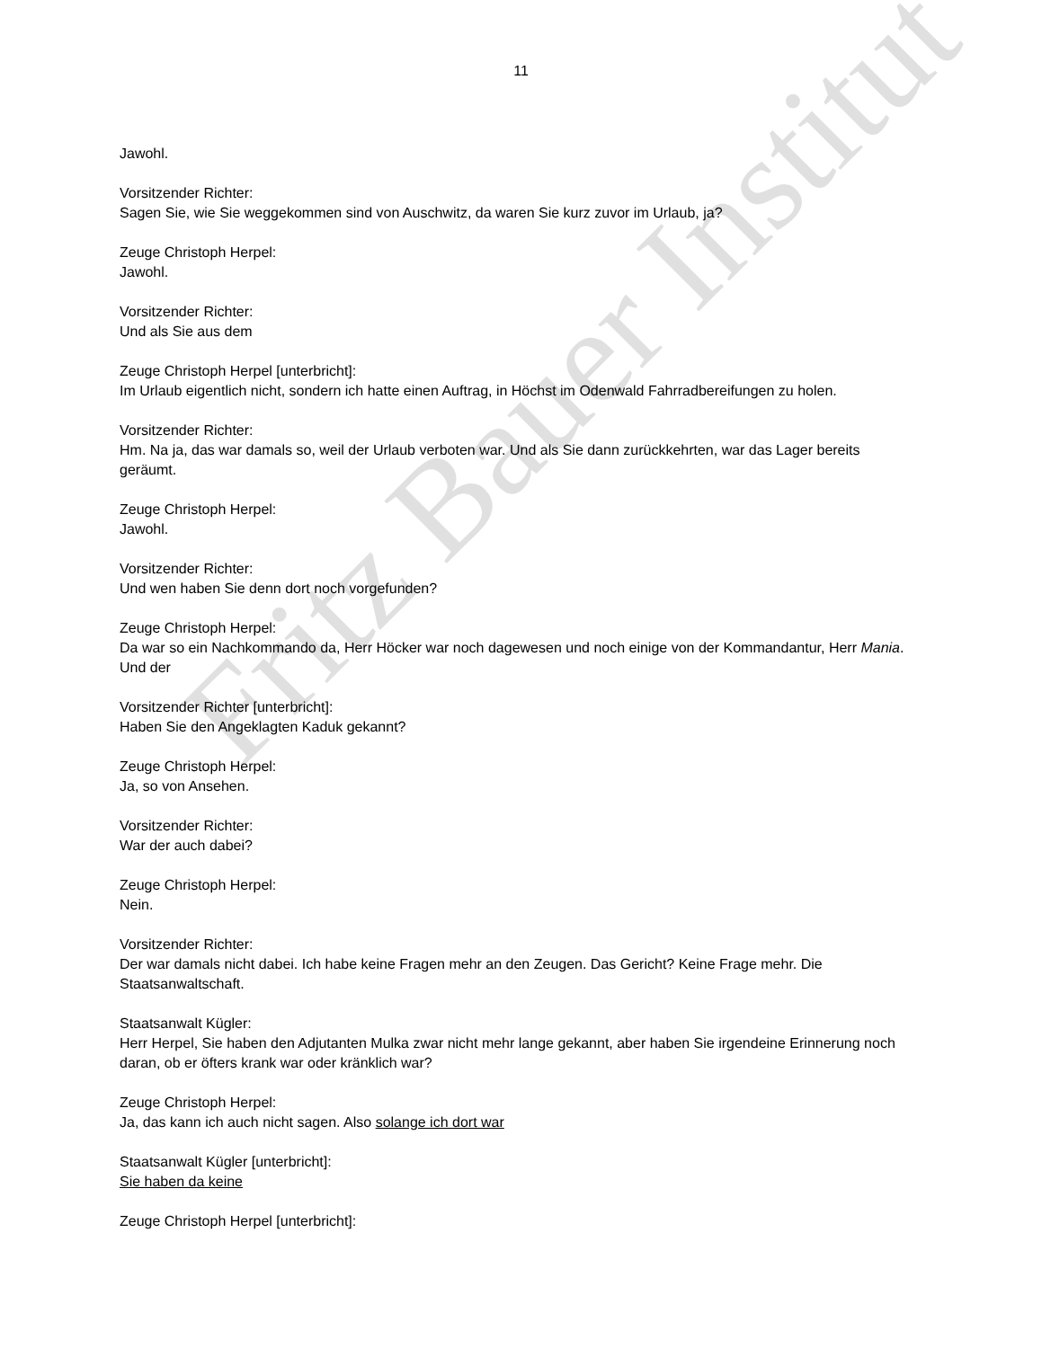Fritz Bauer Institut
11
Jawohl.
Vorsitzender Richter:
Sagen Sie, wie Sie weggekommen sind von Auschwitz, da waren Sie kurz zuvor im Urlaub, ja?
Zeuge Christoph Herpel:
Jawohl.
Vorsitzender Richter:
Und als Sie aus dem
Zeuge Christoph Herpel [unterbricht]:
Im Urlaub eigentlich nicht, sondern ich hatte einen Auftrag, in Höchst im Odenwald Fahrradbereifungen zu holen.
Vorsitzender Richter:
Hm. Na ja, das war damals so, weil der Urlaub verboten war. Und als Sie dann zurückkehrten, war das Lager bereits geräumt.
Zeuge Christoph Herpel:
Jawohl.
Vorsitzender Richter:
Und wen haben Sie denn dort noch vorgefunden?
Zeuge Christoph Herpel:
Da war so ein Nachkommando da, Herr Höcker war noch dagewesen und noch einige von der Kommandantur, Herr Mania. Und der
Vorsitzender Richter [unterbricht]:
Haben Sie den Angeklagten Kaduk gekannt?
Zeuge Christoph Herpel:
Ja, so von Ansehen.
Vorsitzender Richter:
War der auch dabei?
Zeuge Christoph Herpel:
Nein.
Vorsitzender Richter:
Der war damals nicht dabei. Ich habe keine Fragen mehr an den Zeugen. Das Gericht? Keine Frage mehr. Die Staatsanwaltschaft.
Staatsanwalt Kügler:
Herr Herpel, Sie haben den Adjutanten Mulka zwar nicht mehr lange gekannt, aber haben Sie irgendeine Erinnerung noch daran, ob er öfters krank war oder kränklich war?
Zeuge Christoph Herpel:
Ja, das kann ich auch nicht sagen. Also solange ich dort war
Staatsanwalt Kügler [unterbricht]:
Sie haben da keine
Zeuge Christoph Herpel [unterbricht]: